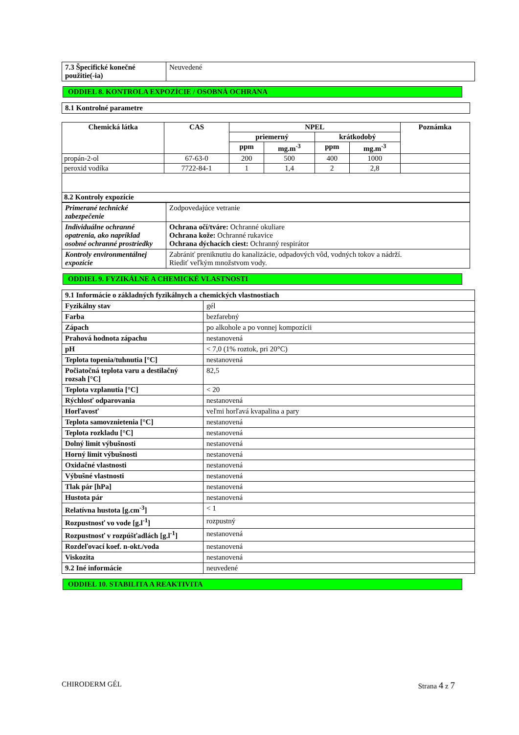| 7.3 Špecifické konečné použitie(-ia) | Neuvedené |
ODDIEL 8. KONTROLA EXPOZÍCIE / OSOBNÁ OCHRANA
| 8.1 Kontrolné parametre |
| Chemická látka | CAS | NPEL | | | | Poznámka |
| --- | --- | --- | --- | --- | --- | --- |
| | | priemerný | | krátkodobý | | |
| | | ppm | mg.m<sup>-3</sup> | ppm | mg.m<sup>-3</sup> | |
| propán-2-ol | 67-63-0 | 200 | 500 | 400 | 1000 | |
| peroxid vodíka | 7722-84-1 | 1 | 1,4 | 2 | 2,8 | |
| 8.2 Kontroly expozície | | | | | | |
| Primerané technické zabezpečenie | Zodpovedajúce vetranie |
| Individuálne ochranné opatrenia, ako napríklad osobné ochranné prostriedky | Ochrana očí/tváre: Ochranné okuliare Ochrana kože: Ochranné rukavice Ochrana dýchacích ciest: Ochranný respirátor |
| Kontroly environmentálnej expozície | Zabrániť preniknutiu do kanalizácie, odpadových vôd, vodných tokov a nádrží. Riediť veľkým množstvom vody. |
ODDIEL 9. FYZIKÁLNE A CHEMICKÉ VLASTNOSTI
| 9.1 Informácie o základných fyzikálnych a chemických vlastnostiach | |
| Fyzikálny stav | gél |
| Farba | bezfarebný |
| Zápach | po alkohole a po vonnej kompozícii |
| Prahová hodnota zápachu | nestanovená |
| pH | < 7,0 (1% roztok, pri 20°C) |
| Teplota topenia/tuhnutia [°C] | nestanovená |
| Počiatočná teplota varu a destilačný rozsah [°C] | 82,5 |
| Teplota vzplanutia [°C] | < 20 |
| Rýchlosť odparovania | nestanovená |
| Horľavosť | veľmi horľavá kvapalina a pary |
| Teplota samovznietenia [°C] | nestanovená |
| Teplota rozkladu [°C] | nestanovená |
| Dolný limit výbušnosti | nestanovená |
| Horný limit výbušnosti | nestanovená |
| Oxidačné vlastnosti | nestanovená |
| Výbušné vlastnosti | nestanovená |
| Tlak pár [hPa] | nestanovená |
| Hustota pár | nestanovená |
| Relatívna hustota [g.cm<sup>-3</sup>] | < 1 |
| Rozpustnosť vo vode [g.l<sup>-1</sup>] | rozpustný |
| Rozpustnosť v rozpúšťadlách [g.l<sup>-1</sup>] | nestanovená |
| Rozdeľovací koef. n-okt./voda | nestanovená |
| Viskozita | nestanovená |
| 9.2 Iné informácie | neuvedené |
ODDIEL 10. STABILITA A REAKTIVITA
CHIRODERM GÉL Strana 4 z 7